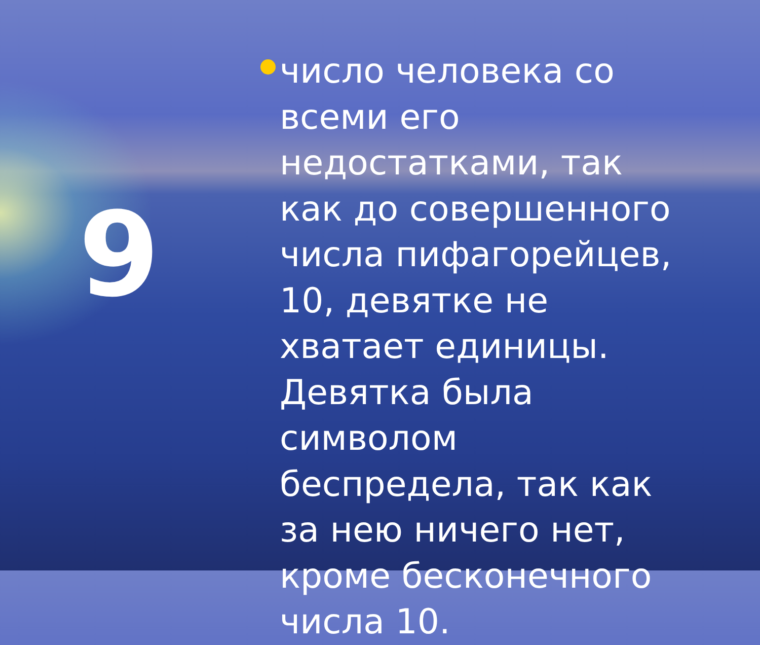9
число человека со всеми его недостатками, так как до совершенного числа пифагорейцев, 10, девятке не хватает единицы. Девятка была символом беспредела, так как за нею ничего нет, кроме бесконечного числа 10.